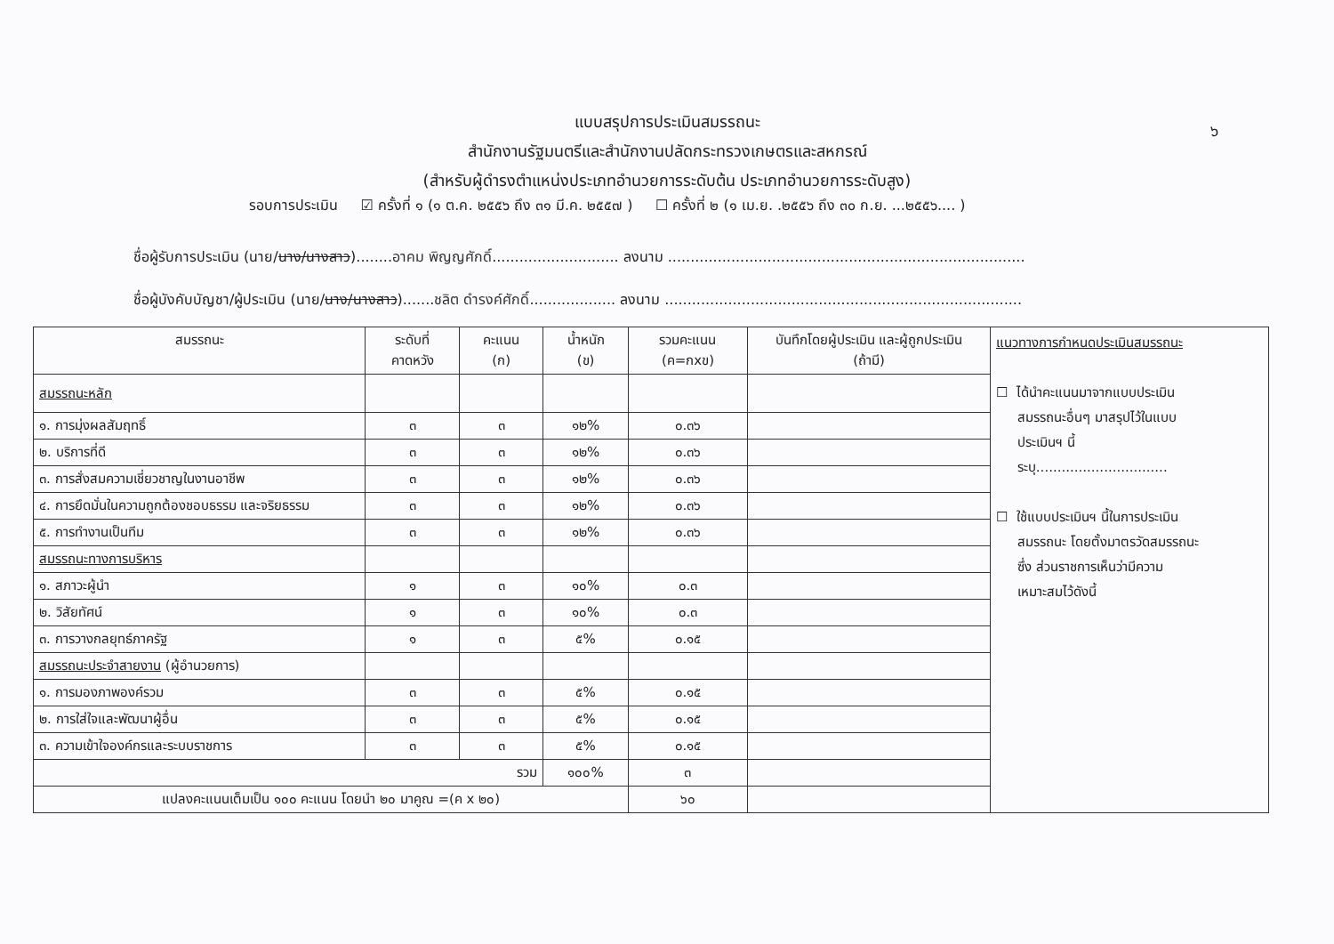๖
แบบสรุปการประเมินสมรรถนะ
สำนักงานรัฐมนตรีและสำนักงานปลัดกระทรวงเกษตรและสหกรณ์
(สำหรับผู้ดำรงตำแหน่งประเภทอำนวยการระดับต้น ประเภทอำนวยการระดับสูง)
รอบการประเมิน ☑ ครั้งที่ ๑ (๑ ต.ค. ๒๕๕๖ ถึง ๓๑ มี.ค. ๒๕๕๗ ) ☐ ครั้งที่ ๒ (๑ เม.ย. .๒๕๕๖ ถึง ๓๐ ก.ย. ...๒๕๕๖.... )
ชื่อผู้รับการประเมิน (นาย/นาง/นางสาว)........อาคม พิญญศักดิ์............................ ลงนาม ...............................................................................
ชื่อผู้บังคับบัญชา/ผู้ประเมิน (นาย/นาง/นางสาว).......ชลิต ดำรงค์ศักดิ์................... ลงนาม ...............................................................................
| สมรรถนะ | ระดับที่ คาดหวัง | คะแนน (ก) | น้ำหนัก (ข) | รวมคะแนน (ค=กxข) | บันทึกโดยผู้ประเมิน และผู้ถูกประเมิน (ถ้ามี) | แนวทางการกำหนดประเมินสมรรถนะ ☐ ได้นำคะแนนมาจากแบบประเมิน สมรรถนะอื่นๆ มาสรุปไว้ในแบบ ประเมินฯ นี้ ระบุ............................... ☐ ใช้แบบประเมินฯ นี้ในการประเมิน สมรรถนะ โดยตั้งมาตรวัดสมรรถนะ ซึ่ง ส่วนราชการเห็นว่ามีความ เหมาะสมไว้ดังนี้ |
| สมรรถนะหลัก | | | | | | |
| ๑. การมุ่งผลสัมฤทธิ์ | ๓ | ๓ | ๑๒% | ๐.๓๖ | | |
| ๒. บริการที่ดี | ๓ | ๓ | ๑๒% | ๐.๓๖ | | |
| ๓. การสั่งสมความเชี่ยวชาญในงานอาชีพ | ๓ | ๓ | ๑๒% | ๐.๓๖ | | |
| ๔. การยึดมั่นในความถูกต้องชอบธรรม และจริยธรรม | ๓ | ๓ | ๑๒% | ๐.๓๖ | | |
| ๕. การทำงานเป็นทีม | ๓ | ๓ | ๑๒% | ๐.๓๖ | | |
| สมรรถนะทางการบริหาร | | | | | | |
| ๑. สภาวะผู้นำ | ๑ | ๓ | ๑๐% | ๐.๓ | | |
| ๒. วิสัยทัศน์ | ๑ | ๓ | ๑๐% | ๐.๓ | | |
| ๓. การวางกลยุทธ์ภาครัฐ | ๑ | ๓ | ๕% | ๐.๑๕ | | |
| สมรรถนะประจำสายงาน (ผู้อำนวยการ) | | | | | | |
| ๑. การมองภาพองค์รวม | ๓ | ๓ | ๕% | ๐.๑๕ | | |
| ๒. การใส่ใจและพัฒนาผู้อื่น | ๓ | ๓ | ๕% | ๐.๑๕ | | |
| ๓. ความเข้าใจองค์กรและระบบราชการ | ๓ | ๓ | ๕% | ๐.๑๕ | | |
| รวม | | | ๑๐๐% | ๓ | | |
| แปลงคะแนนเต็มเป็น ๑๐๐ คะแนน โดยนำ ๒๐ มาคูณ =(ค x ๒๐) | | | | ๖๐ | | |